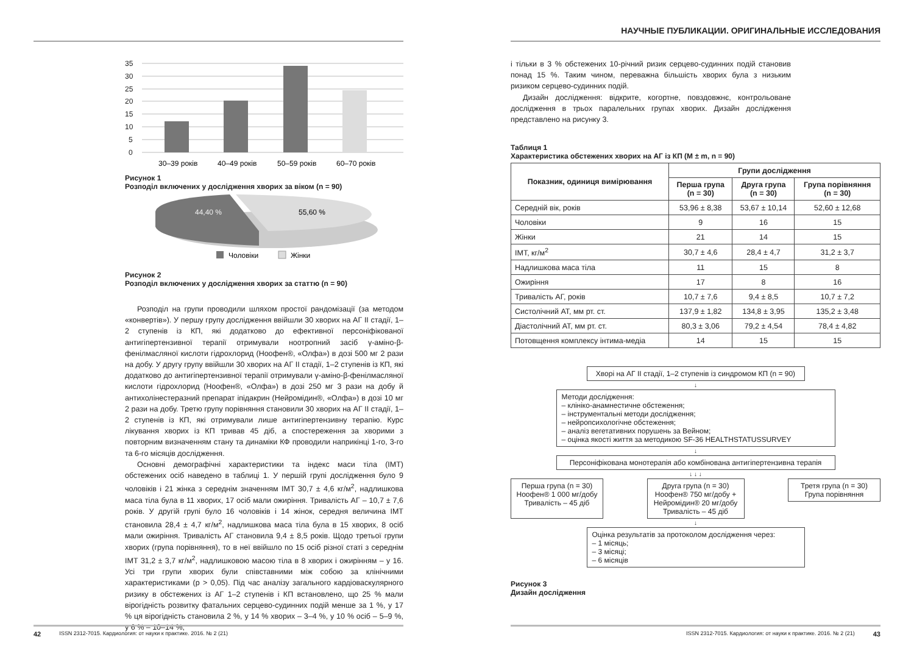35
30
25
20
15
10
5
0
30–39 років
40–49 років
50–59 років
60–70 років
Рисунок 1
Розподіл включених у дослідження хворих за віком (n = 90)
44,40 %
55,60 %
Чоловіки
Жінки
Рисунок 2
Розподіл включених у дослідження хворих за статтю (n = 90)
Розподіл на групи проводили шляхом простої рандомізації (за методом «конвертів»). У першу групу дослідження ввійшли 30 хворих на АГ ІІ стадії, 1–2 ступенів із КП, які додатково до ефективної персоніфікованої антигіпертензивної терапії отримували ноотропний засіб γ-аміно-β-фенілмасляної кислоти гідрохлорид (Ноофен®, «Олфа») в дозі 500 мг 2 рази на добу. У другу групу ввійшли 30 хворих на АГ ІІ стадії, 1–2 ступенів із КП, які додатково до антигіпертензивної терапії отримували γ-аміно-β-фенілмасляної кислоти гідрохлорид (Ноофен®, «Олфа») в дозі 250 мг 3 рази на добу й антихолінестеразний препарат іпідакрин (Нейромідин®, «Олфа») в дозі 10 мг 2 рази на добу. Третю групу порівняння становили 30 хворих на АГ ІІ стадії, 1–2 ступенів із КП, які отримували лише антигіпертензивну терапію. Курс лікування хворих із КП тривав 45 діб, а спостереження за хворими з повторним визначенням стану та динаміки КФ проводили наприкінці 1-го, 3-го та 6-го місяців дослідження.
Основні демографічні характеристики та індекс маси тіла (ІМТ) обстежених осіб наведено в таблиці 1. У першій групі дослідження було 9 чоловіків і 21 жінка з середнім значенням ІМТ 30,7 ± 4,6 кг/м<sup>2</sup>, надлишкова маса тіла була в 11 хворих, 17 осіб мали ожиріння. Тривалість АГ – 10,7 ± 7,6 років. У другій групі було 16 чоловіків і 14 жінок, середня величина ІМТ становила 28,4 ± 4,7 кг/м<sup>2</sup>, надлишкова маса тіла була в 15 хворих, 8 осіб мали ожиріння. Тривалість АГ становила 9,4 ± 8,5 років. Щодо третьої групи хворих (група порівняння), то в неї ввійшло по 15 осіб різної статі з середнім ІМТ 31,2 ± 3,7 кг/м<sup>2</sup>, надлишковою масою тіла в 8 хворих і ожирінням – у 16. Усі три групи хворих були співставними між собою за клінічними характеристиками (p > 0,05). Під час аналізу загального кардіоваскулярного ризику в обстежених із АГ 1–2 ступенів і КП встановлено, що 25 % мали вірогідність розвитку фатальних серцево-судинних подій менше за 1 %, у 17 % ця вірогідність становила 2 %, у 14 % хворих – 3–4 %, у 10 % осіб – 5–9 %, у 6 % – 10–14 %,
42 ISSN 2312-7015. Кардиология: от науки к практике. 2016. № 2 (21)
НАУЧНЫЕ ПУБЛИКАЦИИ. ОРИГИНАЛЬНЫЕ ИССЛЕДОВАНИЯ
і тільки в 3 % обстежених 10-річний ризик серцево-судинних подій становив понад 15 %. Таким чином, переважна більшість хворих була з низьким ризиком серцево-судинних подій.
Дизайн дослідження: відкрите, когортне, повздовжнє, контрольоване дослідження в трьох паралельних групах хворих. Дизайн дослідження представлено на рисунку 3.
Таблиця 1
Характеристика обстежених хворих на АГ із КП (M ± m, n = 90)
| Показник, одиниця вимірювання | Групи дослідження | | |
| --- | --- | --- | --- |
| | Перша група (n = 30) | Друга група (n = 30) | Група порівняння (n = 30) |
| Середній вік, років | 53,96 ± 8,38 | 53,67 ± 10,14 | 52,60 ± 12,68 |
| Чоловіки | 9 | 16 | 15 |
| Жінки | 21 | 14 | 15 |
| ІМТ, кг/м<sup>2</sup> | 30,7 ± 4,6 | 28,4 ± 4,7 | 31,2 ± 3,7 |
| Надлишкова маса тіла | 11 | 15 | 8 |
| Ожиріння | 17 | 8 | 16 |
| Тривалість АГ, років | 10,7 ± 7,6 | 9,4 ± 8,5 | 10,7 ± 7,2 |
| Систолічний АТ, мм рт. ст. | 137,9 ± 1,82 | 134,8 ± 3,95 | 135,2 ± 3,48 |
| Діастолічний АТ, мм рт. ст. | 80,3 ± 3,06 | 79,2 ± 4,54 | 78,4 ± 4,82 |
| Потовщення комплексу інтима-медіа | 14 | 15 | 15 |
Хворі на АГ ІІ стадії, 1–2 ступенів із синдромом КП (n = 90)
↓
Методи дослідження:
– клініко-анамнестичне обстеження;
– інструментальні методи дослідження;
– нейропсихологічне обстеження;
– аналіз вегетативних порушень за Вейном;
– оцінка якості життя за методикою SF-36 HEALTHSTATUSSURVEY
↓
Персоніфікована монотерапія або комбінована антигіпертензивна терапія
↓ ↓ ↓
Перша група (n = 30)
Ноофен® 1 000 мг/добу
Тривалість – 45 діб
Друга група (n = 30)
Ноофен® 750 мг/добу +
Нейромідин® 20 мг/добу
Тривалість – 45 діб
Третя група (n = 30)
Група порівняння
↓
Оцінка результатів за протоколом дослідження через:
– 1 місяць;
– 3 місяці;
– 6 місяців
Рисунок 3
Дизайн дослідження
ISSN 2312-7015. Кардиология: от науки к практике. 2016. № 2 (21) 43